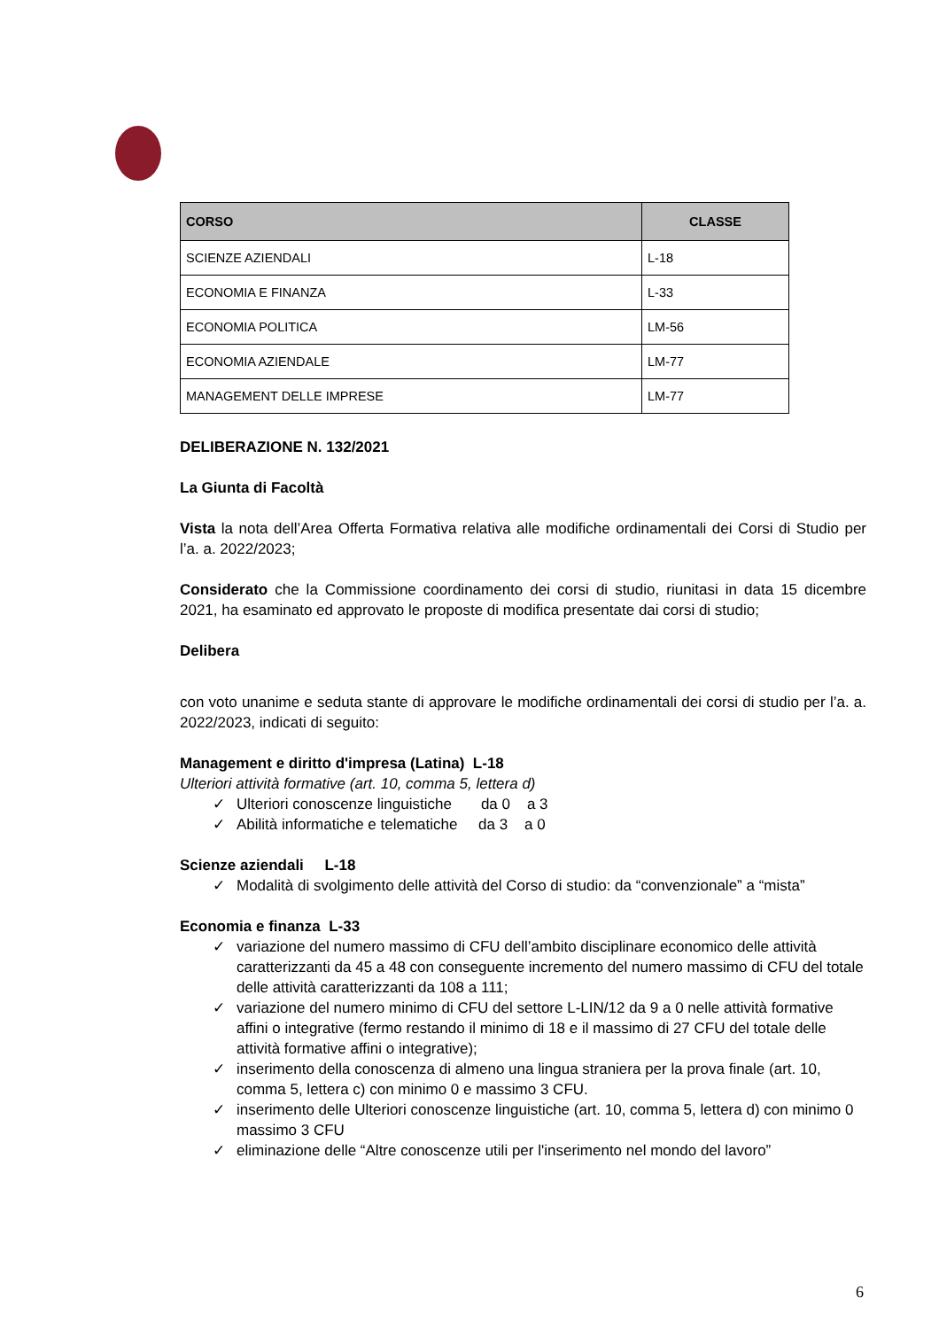| CORSO | CLASSE |
| --- | --- |
| SCIENZE AZIENDALI | L-18 |
| ECONOMIA E FINANZA | L-33 |
| ECONOMIA POLITICA | LM-56 |
| ECONOMIA AZIENDALE | LM-77 |
| MANAGEMENT DELLE IMPRESE | LM-77 |
DELIBERAZIONE N. 132/2021
La Giunta di Facoltà
Vista la nota dell’Area Offerta Formativa relativa alle modifiche ordinamentali dei Corsi di Studio per l’a. a. 2022/2023;
Considerato che la Commissione coordinamento dei corsi di studio, riunitasi in data 15 dicembre 2021, ha esaminato ed approvato le proposte di modifica presentate dai corsi di studio;
Delibera
con voto unanime e seduta stante di approvare le modifiche ordinamentali dei corsi di studio per l’a. a. 2022/2023, indicati di seguito:
Management e diritto d'impresa (Latina) L-18
Ulteriori attività formative (art. 10, comma 5, lettera d)
✓ Ulteriori conoscenze linguistiche da 0 a 3
✓ Abilità informatiche e telematiche da 3 a 0
Scienze aziendali L-18
✓ Modalità di svolgimento delle attività del Corso di studio: da “convenzionale” a “mista”
Economia e finanza L-33
✓ variazione del numero massimo di CFU dell’ambito disciplinare economico delle attività caratterizzanti da 45 a 48 con conseguente incremento del numero massimo di CFU del totale delle attività caratterizzanti da 108 a 111;
✓ variazione del numero minimo di CFU del settore L-LIN/12 da 9 a 0 nelle attività formative affini o integrative (fermo restando il minimo di 18 e il massimo di 27 CFU del totale delle attività formative affini o integrative);
✓ inserimento della conoscenza di almeno una lingua straniera per la prova finale (art. 10, comma 5, lettera c) con minimo 0 e massimo 3 CFU.
✓ inserimento delle Ulteriori conoscenze linguistiche (art. 10, comma 5, lettera d) con minimo 0 massimo 3 CFU
✓ eliminazione delle “Altre conoscenze utili per l'inserimento nel mondo del lavoro”
6